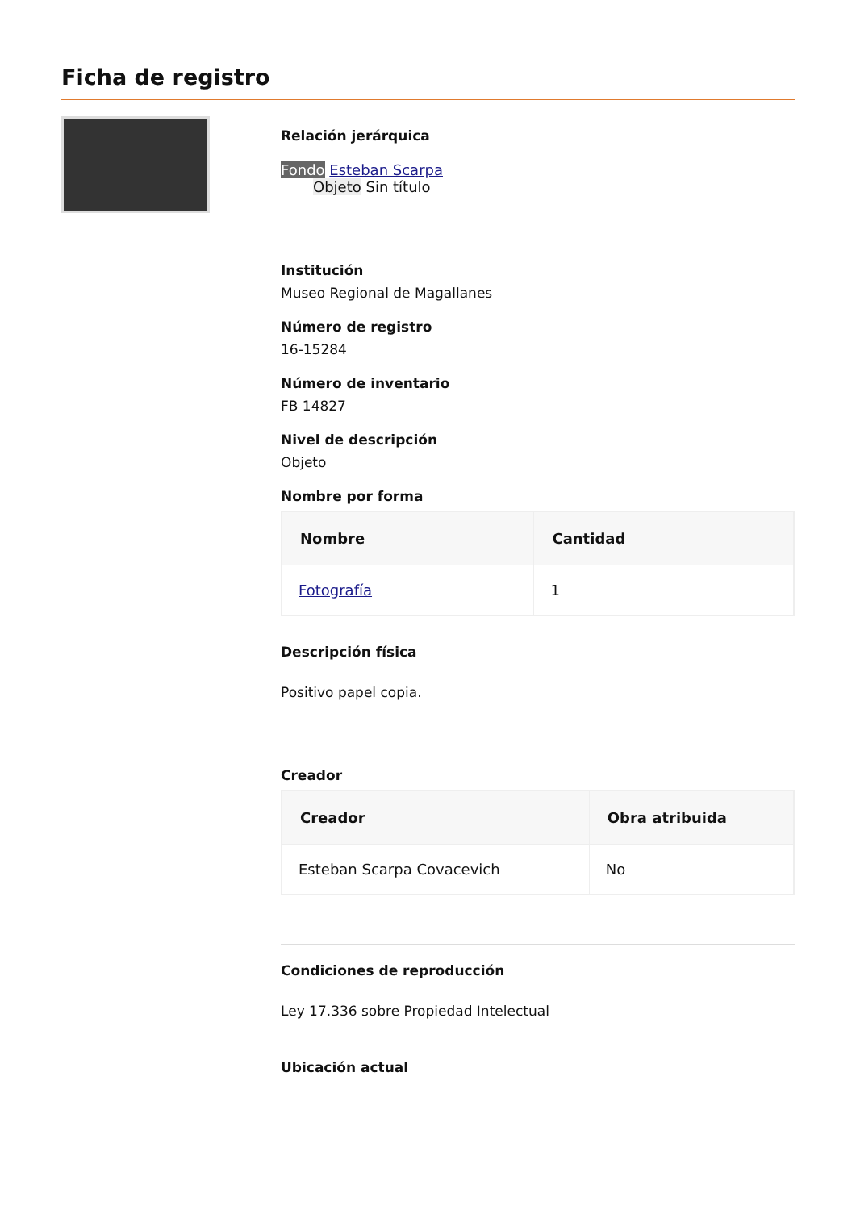Ficha de registro
Relación jerárquica
Fondo Esteban Scarpa
Objeto Sin título
Institución
Museo Regional de Magallanes
Número de registro
16-15284
Número de inventario
FB 14827
Nivel de descripción
Objeto
Nombre por forma
| Nombre | Cantidad |
| --- | --- |
| Fotografía | 1 |
Descripción física
Positivo papel copia.
Creador
| Creador | Obra atribuida |
| --- | --- |
| Esteban Scarpa Covacevich | No |
Condiciones de reproducción
Ley 17.336 sobre Propiedad Intelectual
Ubicación actual